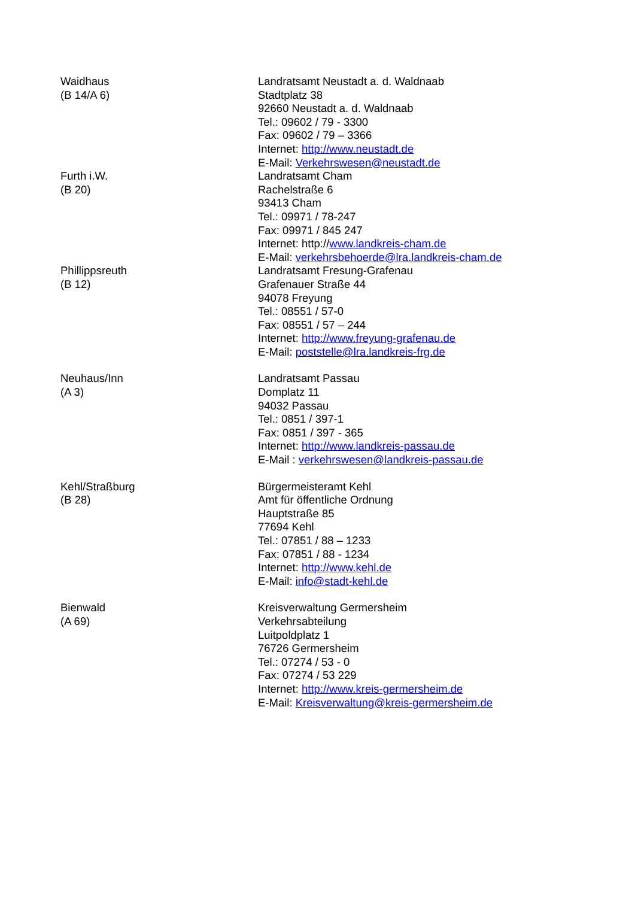| Waidhaus (B 14/A 6) | Landratsamt Neustadt a. d. Waldnaab Stadtplatz 38 92660 Neustadt a. d. Waldnaab Tel.: 09602 / 79 - 3300 Fax: 09602 / 79 – 3366 Internet: http://www.neustadt.de E-Mail: Verkehrswesen@neustadt.de |
| Furth i.W. (B 20) | Landratsamt Cham Rachelstraße 6 93413 Cham Tel.: 09971 / 78-247 Fax: 09971 / 845 247 Internet: http:// www.landkreis-cham.de E-Mail: verkehrsbehoerde@lra.landkreis-cham.de |
| Phillippsreuth (B 12) | Landratsamt Fresung-Grafenau Grafenauer Straße 44 94078 Freyung Tel.: 08551 / 57-0 Fax: 08551 / 57 – 244 Internet: http://www.freyung-grafenau.de E-Mail: poststelle@lra.landkreis-frg.de |
| Neuhaus/Inn (A 3) | Landratsamt Passau Domplatz 11 94032 Passau Tel.: 0851 / 397-1 Fax: 0851 / 397 - 365 Internet: http://www.landkreis-passau.de E-Mail : verkehrswesen@landkreis-passau.de |
| Kehl/Straßburg (B 28) | Bürgermeisteramt Kehl Amt für öffentliche Ordnung Hauptstraße 85 77694 Kehl Tel.: 07851 / 88 – 1233 Fax: 07851 / 88 - 1234 Internet: http://www.kehl.de E-Mail: info@stadt-kehl.de |
| Bienwald (A 69) | Kreisverwaltung Germersheim Verkehrsabteilung Luitpoldplatz 1 76726 Germersheim Tel.: 07274 / 53 - 0 Fax: 07274 / 53 229 Internet: http://www.kreis-germersheim.de E-Mail: Kreisverwaltung@kreis-germersheim.de |